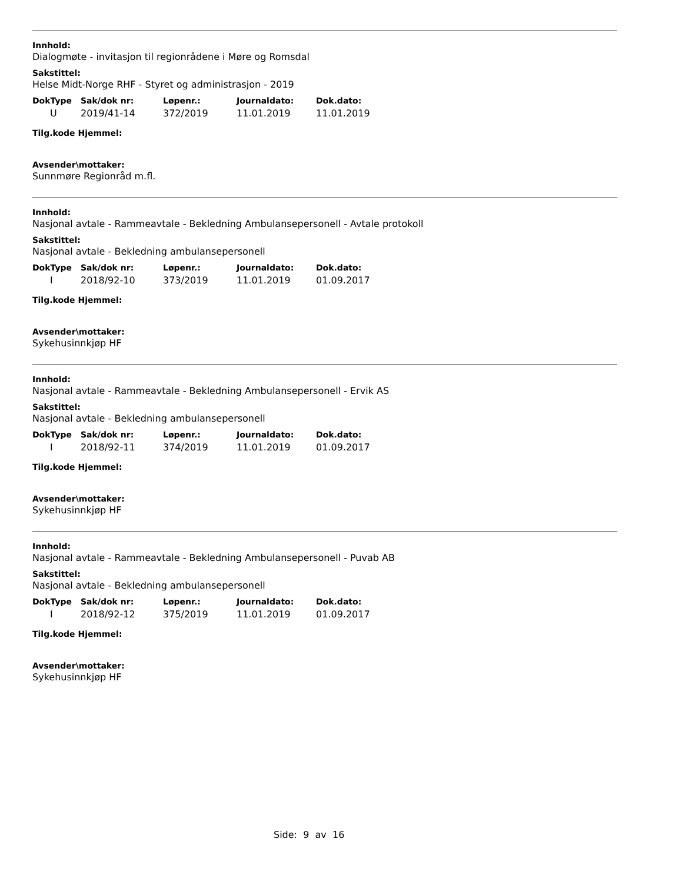Innhold:
Dialogmøte - invitasjon til regionrådene i Møre og Romsdal
Sakstittel:
Helse Midt-Norge RHF - Styret og administrasjon - 2019
| DokType | Sak/dok nr: | Løpenr.: | Journaldato: | Dok.dato: |
| --- | --- | --- | --- | --- |
| U | 2019/41-14 | 372/2019 | 11.01.2019 | 11.01.2019 |
Tilg.kode Hjemmel:
Avsender\mottaker:
Sunnmøre Regionråd m.fl.
Innhold:
Nasjonal avtale - Rammeavtale - Bekledning Ambulansepersonell - Avtale protokoll
Sakstittel:
Nasjonal avtale - Bekledning ambulansepersonell
| DokType | Sak/dok nr: | Løpenr.: | Journaldato: | Dok.dato: |
| --- | --- | --- | --- | --- |
| I | 2018/92-10 | 373/2019 | 11.01.2019 | 01.09.2017 |
Tilg.kode Hjemmel:
Avsender\mottaker:
Sykehusinnkjøp HF
Innhold:
Nasjonal avtale - Rammeavtale - Bekledning Ambulansepersonell - Ervik AS
Sakstittel:
Nasjonal avtale - Bekledning ambulansepersonell
| DokType | Sak/dok nr: | Løpenr.: | Journaldato: | Dok.dato: |
| --- | --- | --- | --- | --- |
| I | 2018/92-11 | 374/2019 | 11.01.2019 | 01.09.2017 |
Tilg.kode Hjemmel:
Avsender\mottaker:
Sykehusinnkjøp HF
Innhold:
Nasjonal avtale - Rammeavtale - Bekledning Ambulansepersonell - Puvab AB
Sakstittel:
Nasjonal avtale - Bekledning ambulansepersonell
| DokType | Sak/dok nr: | Løpenr.: | Journaldato: | Dok.dato: |
| --- | --- | --- | --- | --- |
| I | 2018/92-12 | 375/2019 | 11.01.2019 | 01.09.2017 |
Tilg.kode Hjemmel:
Avsender\mottaker:
Sykehusinnkjøp HF
Side: 9 av 16